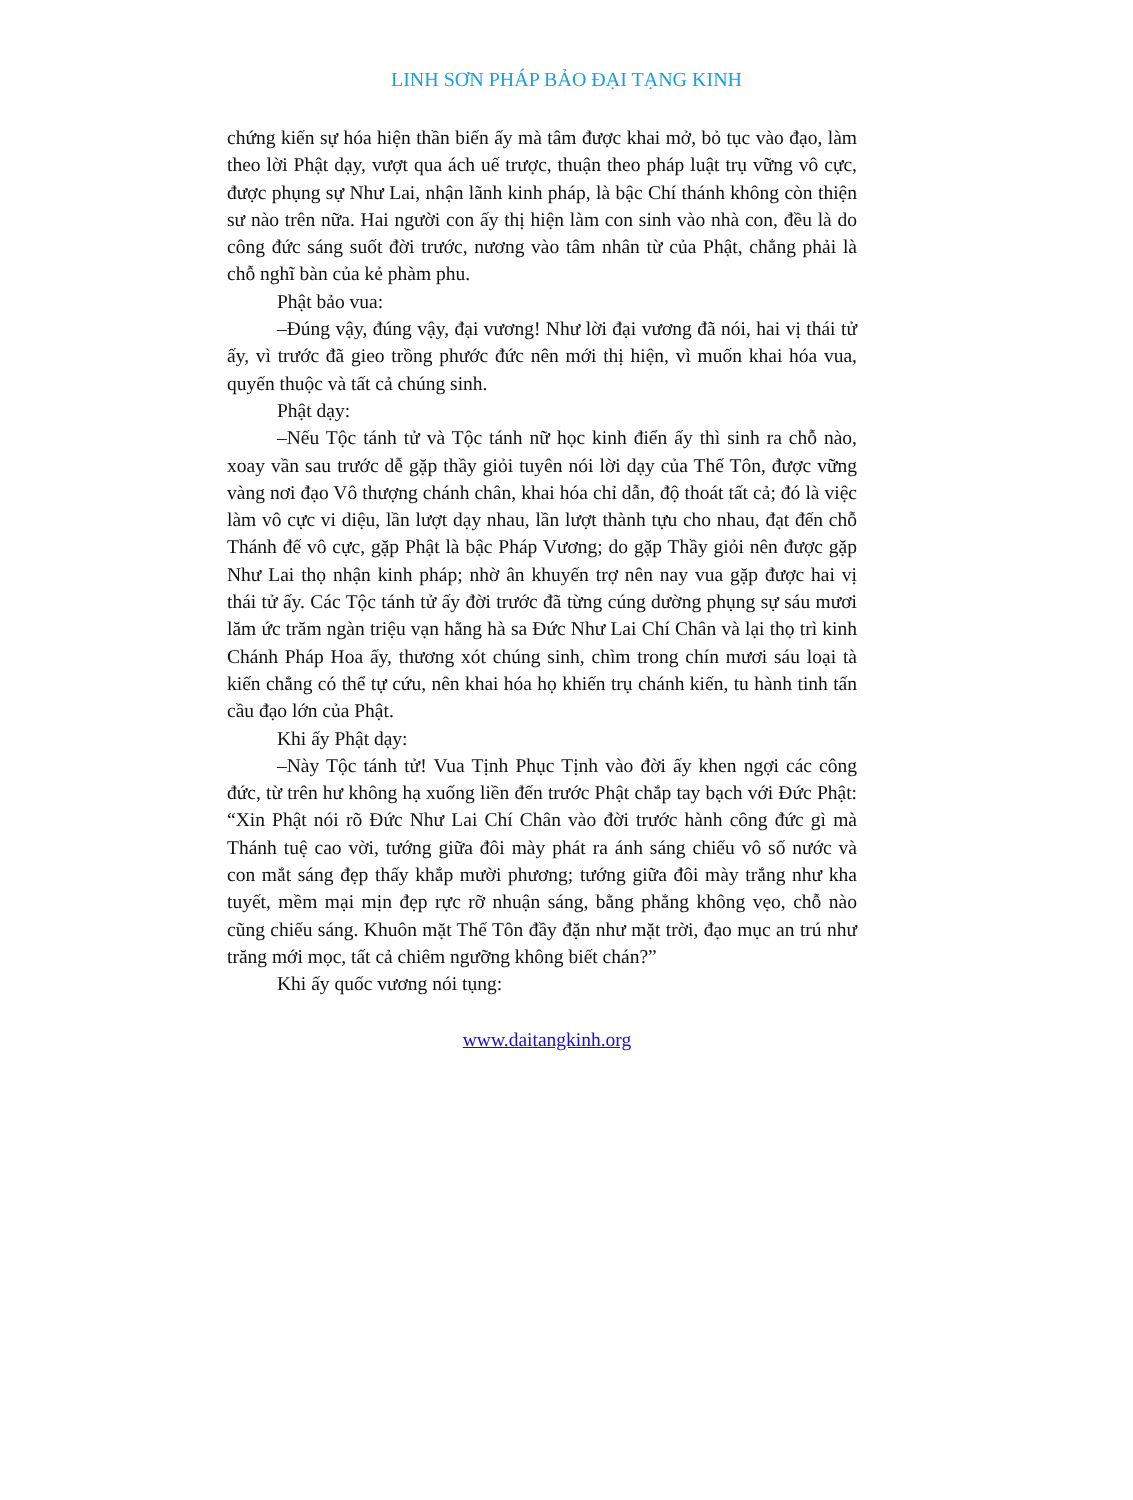LINH SƠN PHÁP BẢO ĐẠI TẠNG KINH
chứng kiến sự hóa hiện thần biến ấy mà tâm được khai mở, bỏ tục vào đạo, làm theo lời Phật dạy, vượt qua ách uế trược, thuận theo pháp luật trụ vững vô cực, được phụng sự Như Lai, nhận lãnh kinh pháp, là bậc Chí thánh không còn thiện sư nào trên nữa. Hai người con ấy thị hiện làm con sinh vào nhà con, đều là do công đức sáng suốt đời trước, nương vào tâm nhân từ của Phật, chẳng phải là chỗ nghĩ bàn của kẻ phàm phu.
Phật bảo vua:
–Đúng vậy, đúng vậy, đại vương! Như lời đại vương đã nói, hai vị thái tử ấy, vì trước đã gieo trồng phước đức nên mới thị hiện, vì muốn khai hóa vua, quyến thuộc và tất cả chúng sinh.
Phật dạy:
–Nếu Tộc tánh tử và Tộc tánh nữ học kinh điển ấy thì sinh ra chỗ nào, xoay vần sau trước dễ gặp thầy giỏi tuyên nói lời dạy của Thế Tôn, được vững vàng nơi đạo Vô thượng chánh chân, khai hóa chỉ dẫn, độ thoát tất cả; đó là việc làm vô cực vi diệu, lần lượt dạy nhau, lần lượt thành tựu cho nhau, đạt đến chỗ Thánh đế vô cực, gặp Phật là bậc Pháp Vương; do gặp Thầy giỏi nên được gặp Như Lai thọ nhận kinh pháp; nhờ ân khuyến trợ nên nay vua gặp được hai vị thái tử ấy. Các Tộc tánh tử ấy đời trước đã từng cúng dường phụng sự sáu mươi lăm ức trăm ngàn triệu vạn hằng hà sa Đức Như Lai Chí Chân và lại thọ trì kinh Chánh Pháp Hoa ấy, thương xót chúng sinh, chìm trong chín mươi sáu loại tà kiến chẳng có thể tự cứu, nên khai hóa họ khiến trụ chánh kiến, tu hành tinh tấn cầu đạo lớn của Phật.
Khi ấy Phật dạy:
–Này Tộc tánh tử! Vua Tịnh Phục Tịnh vào đời ấy khen ngợi các công đức, từ trên hư không hạ xuống liền đến trước Phật chắp tay bạch với Đức Phật: “Xin Phật nói rõ Đức Như Lai Chí Chân vào đời trước hành công đức gì mà Thánh tuệ cao vời, tướng giữa đôi mày phát ra ánh sáng chiếu vô số nước và con mắt sáng đẹp thấy khắp mười phương; tướng giữa đôi mày trắng như kha tuyết, mềm mại mịn đẹp rực rỡ nhuận sáng, bằng phẳng không vẹo, chỗ nào cũng chiếu sáng. Khuôn mặt Thế Tôn đầy đặn như mặt trời, đạo mục an trú như trăng mới mọc, tất cả chiêm ngưỡng không biết chán?”
Khi ấy quốc vương nói tụng:
www.daitangkinh.org